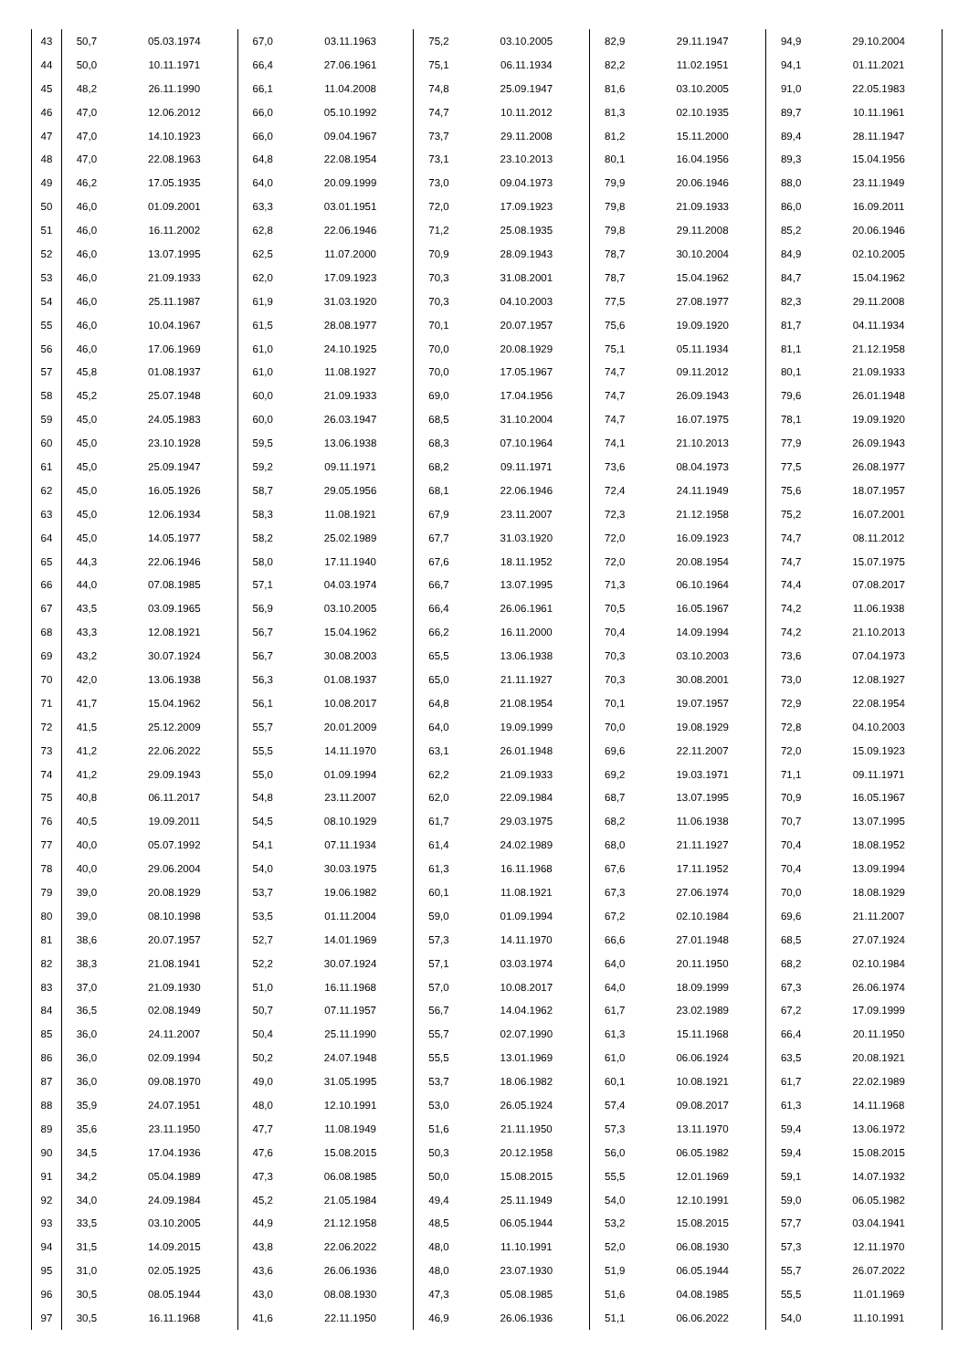| 43 | 50,7 | 05.03.1974 | 67,0 | 03.11.1963 | 75,2 | 03.10.2005 | 82,9 | 29.11.1947 | 94,9 | 29.10.2004 |
| 44 | 50,0 | 10.11.1971 | 66,4 | 27.06.1961 | 75,1 | 06.11.1934 | 82,2 | 11.02.1951 | 94,1 | 01.11.2021 |
| 45 | 48,2 | 26.11.1990 | 66,1 | 11.04.2008 | 74,8 | 25.09.1947 | 81,6 | 03.10.2005 | 91,0 | 22.05.1983 |
| 46 | 47,0 | 12.06.2012 | 66,0 | 05.10.1992 | 74,7 | 10.11.2012 | 81,3 | 02.10.1935 | 89,7 | 10.11.1961 |
| 47 | 47,0 | 14.10.1923 | 66,0 | 09.04.1967 | 73,7 | 29.11.2008 | 81,2 | 15.11.2000 | 89,4 | 28.11.1947 |
| 48 | 47,0 | 22.08.1963 | 64,8 | 22.08.1954 | 73,1 | 23.10.2013 | 80,1 | 16.04.1956 | 89,3 | 15.04.1956 |
| 49 | 46,2 | 17.05.1935 | 64,0 | 20.09.1999 | 73,0 | 09.04.1973 | 79,9 | 20.06.1946 | 88,0 | 23.11.1949 |
| 50 | 46,0 | 01.09.2001 | 63,3 | 03.01.1951 | 72,0 | 17.09.1923 | 79,8 | 21.09.1933 | 86,0 | 16.09.2011 |
| 51 | 46,0 | 16.11.2002 | 62,8 | 22.06.1946 | 71,2 | 25.08.1935 | 79,8 | 29.11.2008 | 85,2 | 20.06.1946 |
| 52 | 46,0 | 13.07.1995 | 62,5 | 11.07.2000 | 70,9 | 28.09.1943 | 78,7 | 30.10.2004 | 84,9 | 02.10.2005 |
| 53 | 46,0 | 21.09.1933 | 62,0 | 17.09.1923 | 70,3 | 31.08.2001 | 78,7 | 15.04.1962 | 84,7 | 15.04.1962 |
| 54 | 46,0 | 25.11.1987 | 61,9 | 31.03.1920 | 70,3 | 04.10.2003 | 77,5 | 27.08.1977 | 82,3 | 29.11.2008 |
| 55 | 46,0 | 10.04.1967 | 61,5 | 28.08.1977 | 70,1 | 20.07.1957 | 75,6 | 19.09.1920 | 81,7 | 04.11.1934 |
| 56 | 46,0 | 17.06.1969 | 61,0 | 24.10.1925 | 70,0 | 20.08.1929 | 75,1 | 05.11.1934 | 81,1 | 21.12.1958 |
| 57 | 45,8 | 01.08.1937 | 61,0 | 11.08.1927 | 70,0 | 17.05.1967 | 74,7 | 09.11.2012 | 80,1 | 21.09.1933 |
| 58 | 45,2 | 25.07.1948 | 60,0 | 21.09.1933 | 69,0 | 17.04.1956 | 74,7 | 26.09.1943 | 79,6 | 26.01.1948 |
| 59 | 45,0 | 24.05.1983 | 60,0 | 26.03.1947 | 68,5 | 31.10.2004 | 74,7 | 16.07.1975 | 78,1 | 19.09.1920 |
| 60 | 45,0 | 23.10.1928 | 59,5 | 13.06.1938 | 68,3 | 07.10.1964 | 74,1 | 21.10.2013 | 77,9 | 26.09.1943 |
| 61 | 45,0 | 25.09.1947 | 59,2 | 09.11.1971 | 68,2 | 09.11.1971 | 73,6 | 08.04.1973 | 77,5 | 26.08.1977 |
| 62 | 45,0 | 16.05.1926 | 58,7 | 29.05.1956 | 68,1 | 22.06.1946 | 72,4 | 24.11.1949 | 75,6 | 18.07.1957 |
| 63 | 45,0 | 12.06.1934 | 58,3 | 11.08.1921 | 67,9 | 23.11.2007 | 72,3 | 21.12.1958 | 75,2 | 16.07.2001 |
| 64 | 45,0 | 14.05.1977 | 58,2 | 25.02.1989 | 67,7 | 31.03.1920 | 72,0 | 16.09.1923 | 74,7 | 08.11.2012 |
| 65 | 44,3 | 22.06.1946 | 58,0 | 17.11.1940 | 67,6 | 18.11.1952 | 72,0 | 20.08.1954 | 74,7 | 15.07.1975 |
| 66 | 44,0 | 07.08.1985 | 57,1 | 04.03.1974 | 66,7 | 13.07.1995 | 71,3 | 06.10.1964 | 74,4 | 07.08.2017 |
| 67 | 43,5 | 03.09.1965 | 56,9 | 03.10.2005 | 66,4 | 26.06.1961 | 70,5 | 16.05.1967 | 74,2 | 11.06.1938 |
| 68 | 43,3 | 12.08.1921 | 56,7 | 15.04.1962 | 66,2 | 16.11.2000 | 70,4 | 14.09.1994 | 74,2 | 21.10.2013 |
| 69 | 43,2 | 30.07.1924 | 56,7 | 30.08.2003 | 65,5 | 13.06.1938 | 70,3 | 03.10.2003 | 73,6 | 07.04.1973 |
| 70 | 42,0 | 13.06.1938 | 56,3 | 01.08.1937 | 65,0 | 21.11.1927 | 70,3 | 30.08.2001 | 73,0 | 12.08.1927 |
| 71 | 41,7 | 15.04.1962 | 56,1 | 10.08.2017 | 64,8 | 21.08.1954 | 70,1 | 19.07.1957 | 72,9 | 22.08.1954 |
| 72 | 41,5 | 25.12.2009 | 55,7 | 20.01.2009 | 64,0 | 19.09.1999 | 70,0 | 19.08.1929 | 72,8 | 04.10.2003 |
| 73 | 41,2 | 22.06.2022 | 55,5 | 14.11.1970 | 63,1 | 26.01.1948 | 69,6 | 22.11.2007 | 72,0 | 15.09.1923 |
| 74 | 41,2 | 29.09.1943 | 55,0 | 01.09.1994 | 62,2 | 21.09.1933 | 69,2 | 19.03.1971 | 71,1 | 09.11.1971 |
| 75 | 40,8 | 06.11.2017 | 54,8 | 23.11.2007 | 62,0 | 22.09.1984 | 68,7 | 13.07.1995 | 70,9 | 16.05.1967 |
| 76 | 40,5 | 19.09.2011 | 54,5 | 08.10.1929 | 61,7 | 29.03.1975 | 68,2 | 11.06.1938 | 70,7 | 13.07.1995 |
| 77 | 40,0 | 05.07.1992 | 54,1 | 07.11.1934 | 61,4 | 24.02.1989 | 68,0 | 21.11.1927 | 70,4 | 18.08.1952 |
| 78 | 40,0 | 29.06.2004 | 54,0 | 30.03.1975 | 61,3 | 16.11.1968 | 67,6 | 17.11.1952 | 70,4 | 13.09.1994 |
| 79 | 39,0 | 20.08.1929 | 53,7 | 19.06.1982 | 60,1 | 11.08.1921 | 67,3 | 27.06.1974 | 70,0 | 18.08.1929 |
| 80 | 39,0 | 08.10.1998 | 53,5 | 01.11.2004 | 59,0 | 01.09.1994 | 67,2 | 02.10.1984 | 69,6 | 21.11.2007 |
| 81 | 38,6 | 20.07.1957 | 52,7 | 14.01.1969 | 57,3 | 14.11.1970 | 66,6 | 27.01.1948 | 68,5 | 27.07.1924 |
| 82 | 38,3 | 21.08.1941 | 52,2 | 30.07.1924 | 57,1 | 03.03.1974 | 64,0 | 20.11.1950 | 68,2 | 02.10.1984 |
| 83 | 37,0 | 21.09.1930 | 51,0 | 16.11.1968 | 57,0 | 10.08.2017 | 64,0 | 18.09.1999 | 67,3 | 26.06.1974 |
| 84 | 36,5 | 02.08.1949 | 50,7 | 07.11.1957 | 56,7 | 14.04.1962 | 61,7 | 23.02.1989 | 67,2 | 17.09.1999 |
| 85 | 36,0 | 24.11.2007 | 50,4 | 25.11.1990 | 55,7 | 02.07.1990 | 61,3 | 15.11.1968 | 66,4 | 20.11.1950 |
| 86 | 36,0 | 02.09.1994 | 50,2 | 24.07.1948 | 55,5 | 13.01.1969 | 61,0 | 06.06.1924 | 63,5 | 20.08.1921 |
| 87 | 36,0 | 09.08.1970 | 49,0 | 31.05.1995 | 53,7 | 18.06.1982 | 60,1 | 10.08.1921 | 61,7 | 22.02.1989 |
| 88 | 35,9 | 24.07.1951 | 48,0 | 12.10.1991 | 53,0 | 26.05.1924 | 57,4 | 09.08.2017 | 61,3 | 14.11.1968 |
| 89 | 35,6 | 23.11.1950 | 47,7 | 11.08.1949 | 51,6 | 21.11.1950 | 57,3 | 13.11.1970 | 59,4 | 13.06.1972 |
| 90 | 34,5 | 17.04.1936 | 47,6 | 15.08.2015 | 50,3 | 20.12.1958 | 56,0 | 06.05.1982 | 59,4 | 15.08.2015 |
| 91 | 34,2 | 05.04.1989 | 47,3 | 06.08.1985 | 50,0 | 15.08.2015 | 55,5 | 12.01.1969 | 59,1 | 14.07.1932 |
| 92 | 34,0 | 24.09.1984 | 45,2 | 21.05.1984 | 49,4 | 25.11.1949 | 54,0 | 12.10.1991 | 59,0 | 06.05.1982 |
| 93 | 33,5 | 03.10.2005 | 44,9 | 21.12.1958 | 48,5 | 06.05.1944 | 53,2 | 15.08.2015 | 57,7 | 03.04.1941 |
| 94 | 31,5 | 14.09.2015 | 43,8 | 22.06.2022 | 48,0 | 11.10.1991 | 52,0 | 06.08.1930 | 57,3 | 12.11.1970 |
| 95 | 31,0 | 02.05.1925 | 43,6 | 26.06.1936 | 48,0 | 23.07.1930 | 51,9 | 06.05.1944 | 55,7 | 26.07.2022 |
| 96 | 30,5 | 08.05.1944 | 43,0 | 08.08.1930 | 47,3 | 05.08.1985 | 51,6 | 04.08.1985 | 55,5 | 11.01.1969 |
| 97 | 30,5 | 16.11.1968 | 41,6 | 22.11.1950 | 46,9 | 26.06.1936 | 51,1 | 06.06.2022 | 54,0 | 11.10.1991 |